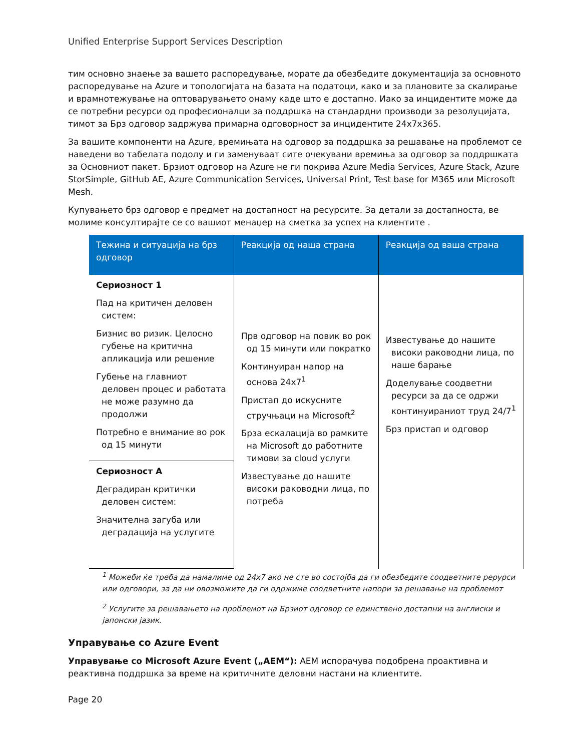Unified Enterprise Support Services Description
тим основно знаење за вашето распоредување, морате да обезбедите документација за основното распоредување на Azure и топологијата на базата на податоци, како и за плановите за скалирање и врамнотежување на оптоварувањето онаму каде што е достапно. Иако за инцидентите може да се потребни ресурси од професионалци за поддршка на стандардни производи за резолуцијата, тимот за Брз одговор задржува примарна одговорност за инцидентите 24x7x365.
За вашите компоненти на Azure, времињата на одговор за поддршка за решавање на проблемот се наведени во табелата подолу и ги заменуваат сите очекувани времиња за одговор за поддршката за Основниот пакет. Брзиот одговор на Azure не ги покрива Azure Media Services, Azure Stack, Azure StorSimple, GitHub AE, Azure Communication Services, Universal Print, Test base for M365 или Microsoft Mesh.
Купувањето брз одговор е предмет на достапност на ресурсите. За детали за достапноста, ве молиме консултирајте се со вашиот менаџер на сметка за успех на клиентите .
| Тежина и ситуација на брз одговор | Реакција од наша страна | Реакција од ваша страна |
| --- | --- | --- |
| Сериозност 1 Пад на критичен деловен систем: Бизнис во ризик. Целосно губење на критична апликација или решение Губење на главниот деловен процес и работата не може разумно да продолжи Потребно е внимание во рок од 15 минути | Прв одговор на повик во рок од 15 минути или пократко Континуиран напор на основа 24x7<sup>1</sup> Пристап до искусните стручњаци на Microsoft<sup>2</sup> Брза ескалација во рамките на Microsoft до работните тимови за cloud услуги Известување до нашите високи раководни лица, по потреба | Известување до нашите високи раководни лица, по наше барање Доделување соодветни ресурси за да се одржи континуираниот труд 24/7<sup>1</sup> Брз пристап и одговор |
| Сериозност А Деградиран критички деловен систем: Значителна загуба или деградација на услугите | | |
<sup>1</sup> Можеби ќе треба да намалиме од 24x7 ако не сте во состојба да ги обезбедите соодветните рерурси или одговори, за да ни овозможите да ги одржиме соодветните напори за решавање на проблемот
<sup>2</sup> Услугите за решавањето на проблемот на Брзиот одговор се единствено достапни на англиски и јапонски јазик.
Управување со Azure Event
Управување со Microsoft Azure Event („AEM“): AEM испорачува подобрена проактивна и реактивна поддршка за време на критичните деловни настани на клиентите.
Page 20